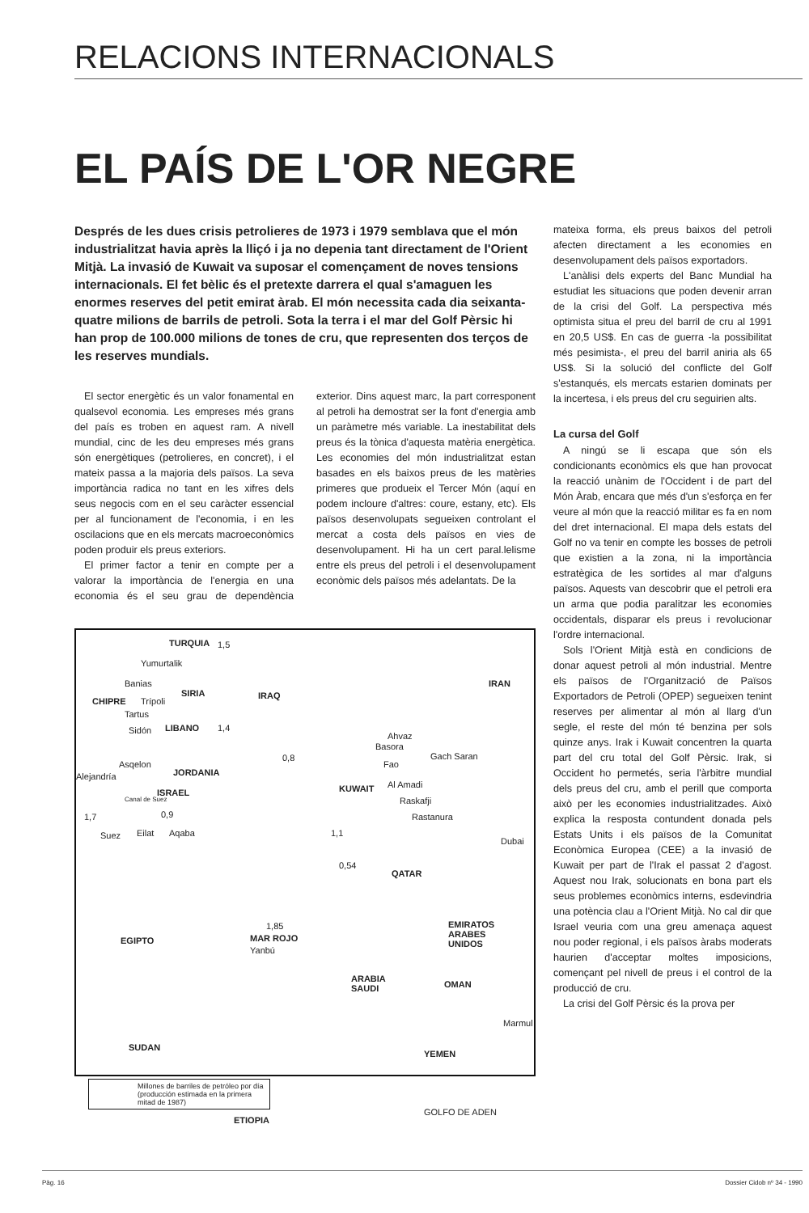RELACIONS INTERNACIONALS
EL PAÍS DE L'OR NEGRE
Després de les dues crisis petrolieres de 1973 i 1979 semblava que el món industrialitzat havia après la lliçó i ja no depenia tant directament de l'Orient Mitjà. La invasió de Kuwait va suposar el començament de noves tensions internacionals. El fet bèlic és el pretexte darrera el qual s'amaguen les enormes reserves del petit emirat àrab. El món necessita cada dia seixanta-quatre milions de barrils de petroli. Sota la terra i el mar del Golf Pèrsic hi han prop de 100.000 milions de tones de cru, que representen dos terços de les reserves mundials.
El sector energètic és un valor fonamental en qualsevol economia. Les empreses més grans del país es troben en aquest ram. A nivell mundial, cinc de les deu empreses més grans són energètiques (petrolieres, en concret), i el mateix passa a la majoria dels països. La seva importància radica no tant en les xifres dels seus negocis com en el seu caràcter essencial per al funcionament de l'economia, i en les oscilacions que en els mercats macroeconòmics poden produir els preus exteriors.
El primer factor a tenir en compte per a valorar la importància de l'energia en una economia és el seu grau de dependència exterior. Dins aquest marc, la part corresponent al petroli ha demostrat ser la font d'energia amb un paràmetre més variable. La inestabilitat dels preus és la tònica d'aquesta matèria energètica. Les economies del món industrialitzat estan basades en els baixos preus de les matèries primeres que produeix el Tercer Món (aquí en podem incloure d'altres: coure, estany, etc). Els països desenvolupats segueixen controlant el mercat a costa dels països en vies de desenvolupament. Hi ha un cert paral.lelisme entre els preus del petroli i el desenvolupament econòmic dels països més adelantats. De la
TURQUIA 1,5
Yumurtalik
Banias
CHIPRE Trípoli
SIRIA
Tartus
Sidón LIBANO 1,4
IRAQ
IRAN
Ahvaz
Basora
Gach Saran 0,8
Asqelon
Alejandría JORDANIA
Fao
ISRAEL KUWAIT Al Amadi
Canal de Suez Raskafji
1,7 0,9 Rastanura
Suez Eilat Aqaba 1,1
Dubai
0,54
QATAR
1,85 EMIRATOS
ARABES
UNIDOS EGIPTO MAR ROJO
Yanbú
ARABIA
SAUDI OMAN
Marmul
SUDAN
YEMEN
Millones de barriles de petróleo por día (producción estimada en la primera mitad de 1987)
ETIOPIA
GOLFO DE ADEN
mateixa forma, els preus baixos del petroli afecten directament a les economies en desenvolupament dels països exportadors.
L'anàlisi dels experts del Banc Mundial ha estudiat les situacions que poden devenir arran de la crisi del Golf. La perspectiva més optimista situa el preu del barril de cru al 1991 en 20,5 US$. En cas de guerra -la possibilitat més pesimista-, el preu del barril aniria als 65 US$. Si la solució del conflicte del Golf s'estanqués, els mercats estarien dominats per la incertesa, i els preus del cru seguirien alts.
La cursa del Golf
A ningú se li escapa que són els condicionants econòmics els que han provocat la reacció unànim de l'Occident i de part del Món Àrab, encara que més d'un s'esforça en fer veure al món que la reacció militar es fa en nom del dret internacional. El mapa dels estats del Golf no va tenir en compte les bosses de petroli que existien a la zona, ni la importància estratègica de les sortides al mar d'alguns països. Aquests van descobrir que el petroli era un arma que podia paralitzar les economies occidentals, disparar els preus i revolucionar l'ordre internacional.
Sols l'Orient Mitjà està en condicions de donar aquest petroli al món industrial. Mentre els països de l'Organització de Països Exportadors de Petroli (OPEP) segueixen tenint reserves per alimentar al món al llarg d'un segle, el reste del món té benzina per sols quinze anys. Irak i Kuwait concentren la quarta part del cru total del Golf Pèrsic. Irak, si Occident ho permetés, seria l'àrbitre mundial dels preus del cru, amb el perill que comporta això per les economies industrialitzades. Això explica la resposta contundent donada pels Estats Units i els països de la Comunitat Econòmica Europea (CEE) a la invasió de Kuwait per part de l'Irak el passat 2 d'agost. Aquest nou Irak, solucionats en bona part els seus problemes econòmics interns, esdevindria una potència clau a l'Orient Mitjà. No cal dir que Israel veuria com una greu amenaça aquest nou poder regional, i els països àrabs moderats haurien d'acceptar moltes imposicions, començant pel nivell de preus i el control de la producció de cru.
La crisi del Golf Pèrsic és la prova per
Pàg. 16 Dossier Cidob nº 34 - 1990